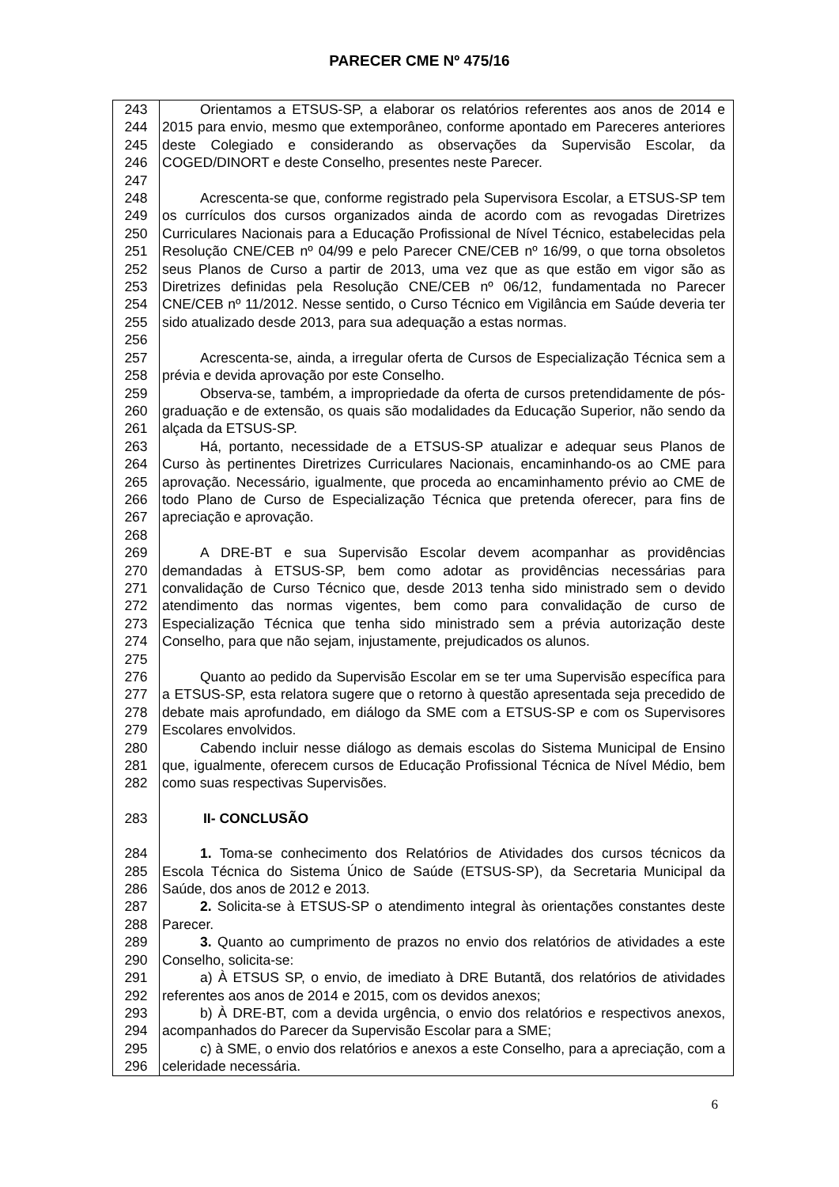PARECER CME Nº 475/16
243
244
245
246
247
Orientamos a ETSUS-SP, a elaborar os relatórios referentes aos anos de 2014 e 2015 para envio, mesmo que extemporâneo, conforme apontado em Pareceres anteriores deste Colegiado e considerando as observações da Supervisão Escolar, da COGED/DINORT e deste Conselho, presentes neste Parecer.
248
249
250
251
252
253
254
255
256
Acrescenta-se que, conforme registrado pela Supervisora Escolar, a ETSUS-SP tem os currículos dos cursos organizados ainda de acordo com as revogadas Diretrizes Curriculares Nacionais para a Educação Profissional de Nível Técnico, estabelecidas pela Resolução CNE/CEB nº 04/99 e pelo Parecer CNE/CEB nº 16/99, o que torna obsoletos seus Planos de Curso a partir de 2013, uma vez que as que estão em vigor são as Diretrizes definidas pela Resolução CNE/CEB nº 06/12, fundamentada no Parecer CNE/CEB nº 11/2012. Nesse sentido, o Curso Técnico em Vigilância em Saúde deveria ter sido atualizado desde 2013, para sua adequação a estas normas.
257
258
Acrescenta-se, ainda, a irregular oferta de Cursos de Especialização Técnica sem a prévia e devida aprovação por este Conselho.
259
260
261
Observa-se, também, a impropriedade da oferta de cursos pretendidamente de pós-graduação e de extensão, os quais são modalidades da Educação Superior, não sendo da alçada da ETSUS-SP.
263
264
265
266
267
268
Há, portanto, necessidade de a ETSUS-SP atualizar e adequar seus Planos de Curso às pertinentes Diretrizes Curriculares Nacionais, encaminhando-os ao CME para aprovação. Necessário, igualmente, que proceda ao encaminhamento prévio ao CME de todo Plano de Curso de Especialização Técnica que pretenda oferecer, para fins de apreciação e aprovação.
269
270
271
272
273
274
275
A DRE-BT e sua Supervisão Escolar devem acompanhar as providências demandadas à ETSUS-SP, bem como adotar as providências necessárias para convalidação de Curso Técnico que, desde 2013 tenha sido ministrado sem o devido atendimento das normas vigentes, bem como para convalidação de curso de Especialização Técnica que tenha sido ministrado sem a prévia autorização deste Conselho, para que não sejam, injustamente, prejudicados os alunos.
276
277
278
279
Quanto ao pedido da Supervisão Escolar em se ter uma Supervisão específica para a ETSUS-SP, esta relatora sugere que o retorno à questão apresentada seja precedido de debate mais aprofundado, em diálogo da SME com a ETSUS-SP e com os Supervisores Escolares envolvidos.
280
281
282
Cabendo incluir nesse diálogo as demais escolas do Sistema Municipal de Ensino que, igualmente, oferecem cursos de Educação Profissional Técnica de Nível Médio, bem como suas respectivas Supervisões.
283 II- CONCLUSÃO
284
285
286
1. Toma-se conhecimento dos Relatórios de Atividades dos cursos técnicos da Escola Técnica do Sistema Único de Saúde (ETSUS-SP), da Secretaria Municipal da Saúde, dos anos de 2012 e 2013.
287
288
2. Solicita-se à ETSUS-SP o atendimento integral às orientações constantes deste Parecer.
289
290
3. Quanto ao cumprimento de prazos no envio dos relatórios de atividades a este Conselho, solicita-se:
291
292
a) À ETSUS SP, o envio, de imediato à DRE Butantã, dos relatórios de atividades referentes aos anos de 2014 e 2015, com os devidos anexos;
293
294
b) À DRE-BT, com a devida urgência, o envio dos relatórios e respectivos anexos, acompanhados do Parecer da Supervisão Escolar para a SME;
295
296
c) à SME, o envio dos relatórios e anexos a este Conselho, para a apreciação, com a celeridade necessária.
6